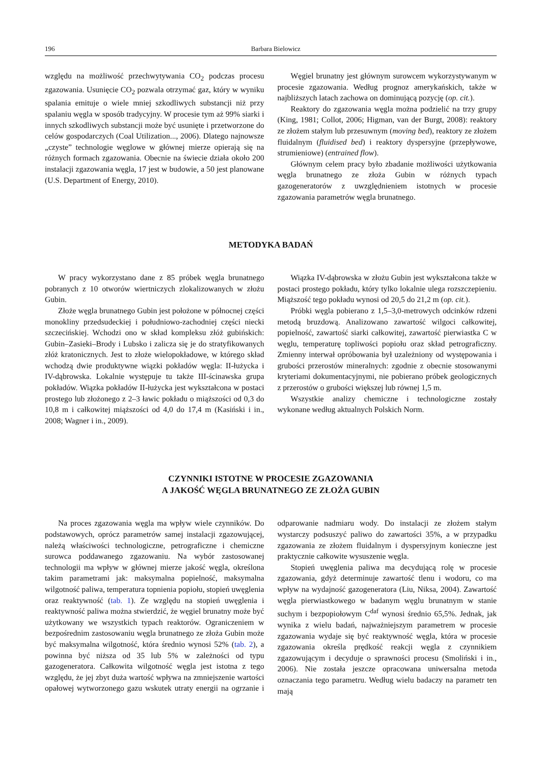196 Barbara Bielowicz
względu na możliwość przechwytywania CO<sub>2</sub> podczas procesu zgazowania. Usunięcie CO<sub>2</sub> pozwala otrzymać gaz, który w wyniku spalania emituje o wiele mniej szkodliwych substancji niż przy spalaniu węgla w sposób tradycyjny. W procesie tym aż 99% siarki i innych szkodliwych substancji może być usunięte i przetworzone do celów gospodarczych (Coal Utilization..., 2006). Dlatego najnowsze „czyste” technologie węglowe w głównej mierze opierają się na różnych formach zgazowania. Obecnie na świecie działa około 200 instalacji zgazowania węgla, 17 jest w budowie, a 50 jest planowane (U.S. Department of Energy, 2010).
Węgiel brunatny jest głównym surowcem wykorzystywanym w procesie zgazowania. Według prognoz amerykańskich, także w najbliższych latach zachowa on dominującą pozycję (op. cit.).
Reaktory do zgazowania węgla można podzielić na trzy grupy (King, 1981; Collot, 2006; Higman, van der Burgt, 2008): reaktory ze złożem stałym lub przesuwnym (moving bed), reaktory ze złożem fluidalnym (fluidised bed) i reaktory dyspersyjne (przepływowe, strumieniowe) (entrained flow).
Głównym celem pracy było zbadanie możliwości użytkowania węgla brunatnego ze złoża Gubin w różnych typach gazogeneratorów z uwzględnieniem istotnych w procesie zgazowania parametrów węgla brunatnego.
METODYKA BADAŃ
W pracy wykorzystano dane z 85 próbek węgla brunatnego pobranych z 10 otworów wiertniczych zlokalizowanych w złożu Gubin.
Złoże węgla brunatnego Gubin jest położone w północnej części monokliny przedsudeckiej i południowo-zachodniej części niecki szczecińskiej. Wchodzi ono w skład kompleksu złóż gubińskich: Gubin–Zasieki–Brody i Lubsko i zalicza się je do stratyfikowanych złóż kratonicznych. Jest to złoże wielopokładowe, w którego skład wchodzą dwie produktywne wiązki pokładów węgla: II-łużycka i IV-dąbrowska. Lokalnie występuje tu także III-ścinawska grupa pokładów. Wiązka pokładów II-łużycka jest wykształcona w postaci prostego lub złożonego z 2–3 ławic pokładu o miąższości od 0,3 do 10,8 m i całkowitej miąższości od 4,0 do 17,4 m (Kasiński i in., 2008; Wagner i in., 2009).
Wiązka IV-dąbrowska w złożu Gubin jest wykształcona także w postaci prostego pokładu, który tylko lokalnie ulega rozszczepieniu. Miąższość tego pokładu wynosi od 20,5 do 21,2 m (op. cit.).
Próbki węgla pobierano z 1,5–3,0-metrowych odcinków rdzeni metodą bruzdową. Analizowano zawartość wilgoci całkowitej, popielność, zawartość siarki całkowitej, zawartość pierwiastka C w węglu, temperaturę topliwości popiołu oraz skład petrograficzny. Zmienny interwał opróbowania był uzależniony od występowania i grubości przerostów mineralnych: zgodnie z obecnie stosowanymi kryteriami dokumentacyjnymi, nie pobierano próbek geologicznych z przerostów o grubości większej lub równej 1,5 m.
Wszystkie analizy chemiczne i technologiczne zostały wykonane według aktualnych Polskich Norm.
CZYNNIKI ISTOTNE W PROCESIE ZGAZOWANIA
A JAKOŚĆ WĘGLA BRUNATNEGO ZE ZŁOŻA GUBIN
Na proces zgazowania węgla ma wpływ wiele czynników. Do podstawowych, oprócz parametrów samej instalacji zgazowującej, należą właściwości technologiczne, petrograficzne i chemiczne surowca poddawanego zgazowaniu. Na wybór zastosowanej technologii ma wpływ w głównej mierze jakość węgla, określona takim parametrami jak: maksymalna popielność, maksymalna wilgotność paliwa, temperatura topnienia popiołu, stopień uwęglenia oraz reaktywność (tab. 1). Ze względu na stopień uwęglenia i reaktywność paliwa można stwierdzić, że węgiel brunatny może być użytkowany we wszystkich typach reaktorów. Ograniczeniem w bezpośrednim zastosowaniu węgla brunatnego ze złoża Gubin może być maksymalna wilgotność, która średnio wynosi 52% (tab. 2), a powinna być niższa od 35 lub 5% w zależności od typu gazogeneratora. Całkowita wilgotność węgla jest istotna z tego względu, że jej zbyt duża wartość wpływa na zmniejszenie wartości opałowej wytworzonego gazu wskutek utraty energii na ogrzanie i odparowanie nadmiaru wody. Do instalacji ze złożem stałym wystarczy podsuszyć paliwo do zawartości 35%, a w przypadku zgazowania ze złożem fluidalnym i dyspersyjnym konieczne jest praktycznie całkowite wysuszenie węgla.
Stopień uwęglenia paliwa ma decydującą rolę w procesie zgazowania, gdyż determinuje zawartość tlenu i wodoru, co ma wpływ na wydajność gazogeneratora (Liu, Niksa, 2004). Zawartość węgla pierwiastkowego w badanym węglu brunatnym w stanie suchym i bezpopiołowym C<sup>daf</sup> wynosi średnio 65,5%. Jednak, jak wynika z wielu badań, najważniejszym parametrem w procesie zgazowania wydaje się być reaktywność węgla, która w procesie zgazowania określa prędkość reakcji węgla z czynnikiem zgazowującym i decyduje o sprawności procesu (Smoliński i in., 2006). Nie została jeszcze opracowana uniwersalna metoda oznaczania tego parametru. Według wielu badaczy na parametr ten mają